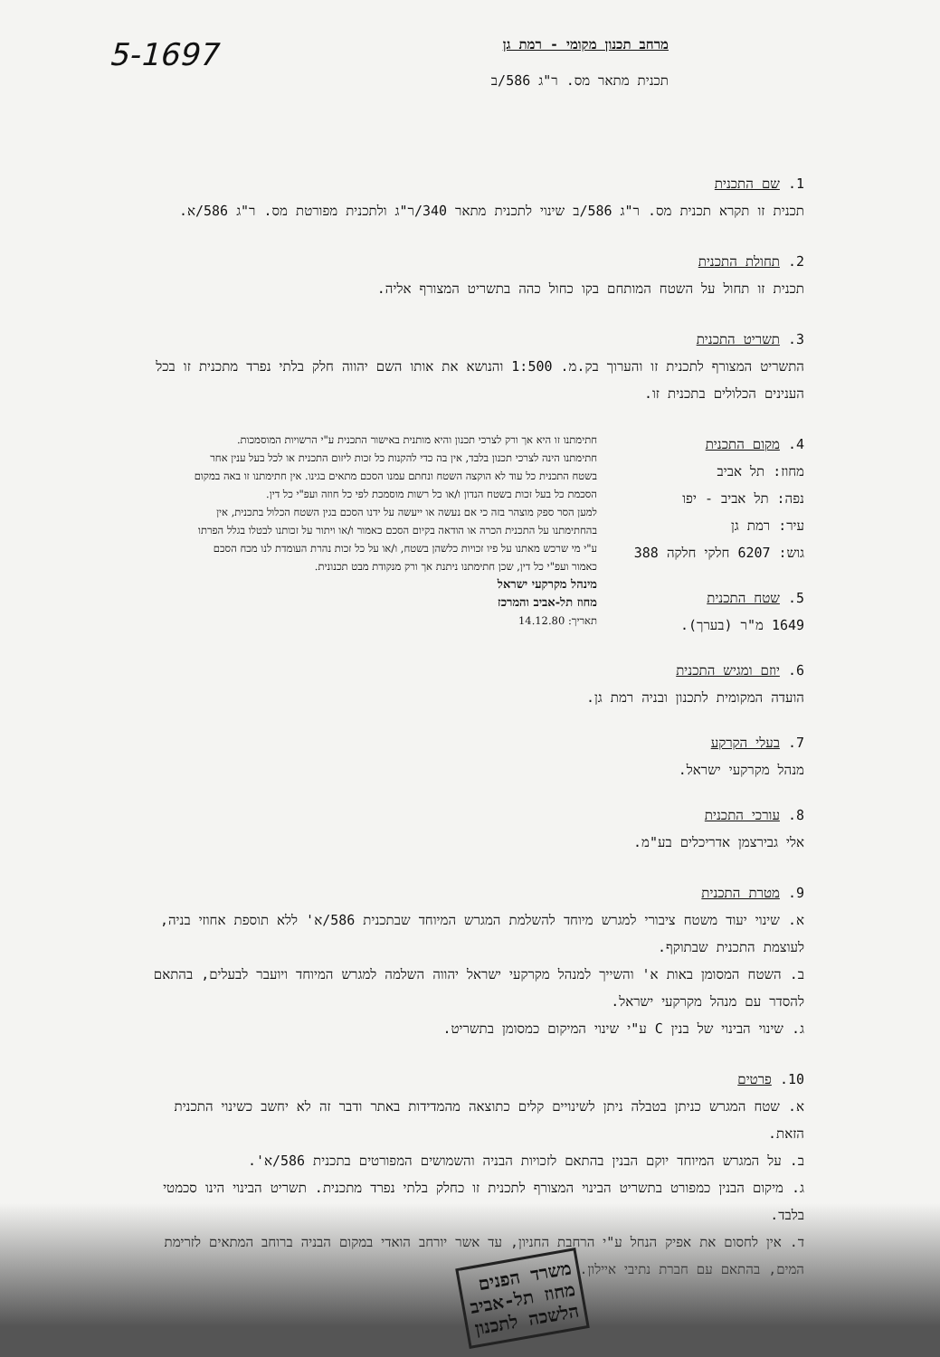5-1697
מרחב תכנון מקומי - רמת גן
תכנית מתאר מס. ר"ג 586/ב
1. שם התכנית
תכנית זו תקרא תכנית מס. ר"ג 586/ב שינוי לתכנית מתאר 340/ר"ג ולתכנית מפורטת מס. ר"ג 586/א.
2. תחולת התכנית
תכנית זו תחול על השטח המותחם בקו כחול כהה בתשריט המצורף אליה.
3. תשריט התכנית
התשריט המצורף לתכנית זו והערוך בק.מ. 1:500 והנושא את אותו השם יהווה חלק בלתי נפרד מתכנית זו בכל הענינים הכלולים בתכנית זו.
חתימתנו זו היא אך ורק לצרכי תכנון והיא מותנית באישור התכנית ע"י הרשויות המוסמכות.
חתימתנו הינה לצרכי תכנון בלבד, אין בה כדי להקנות כל זכות ליזום התכנית או לכל בעל ענין אחר בשטח התכנית כל עוד לא הוקצה השטח ונחתם עמנו הסכם מתאים בגינו. אין חתימתנו זו באה במקום הסכמת כל בעל זכות בשטח הנדון ו/או כל רשות מוסמכת לפי כל חוזה ועפ"י כל דין.
למען הסר ספק מוצהר בזה כי אם נעשה או ייעשה על ידנו הסכם בגין השטח הכלול בתכנית, אין בהחתימתנו על התכנית הכרה או הודאה בקיום הסכם כאמור ו/או ויתור על זכותנו לבטלו בגלל הפרתו ע"י מי שרכש מאתנו על פיו זכויות כלשהן בשטח, ו/או על כל זכות נהרת העומדת לנו מכח הסכם כאמור ועפ"י כל דין, שכן חתימתנו ניתנת אך ורק מנקודת מבט תכנונית.
מינהל מקרקעי ישראל
מחוז תל-אביב והמרכז
תאריך: 14.12.80
4. מקום התכנית
מחוז: תל אביב
נפה: תל אביב - יפו
עיר: רמת גן
גוש: 6207 חלקי חלקה 388
5. שטח התכנית
1649 מ"ר (בערך).
6. יוזם ומגיש התכנית
הועדה המקומית לתכנון ובניה רמת גן.
7. בעלי הקרקע
מנהל מקרקעי ישראל.
8. עורכי התכנית
אלי גבירצמן אדריכלים בע"מ.
9. מטרת התכנית
א. שינוי יעוד משטח ציבורי למגרש מיוחד להשלמת המגרש המיוחד שבתכנית 586/א' ללא תוספת אחוזי בניה, לעוצמת התכנית שבתוקף.
ב. השטח המסומן באות א' והשייך למנהל מקרקעי ישראל יהווה השלמה למגרש המיוחד ויועבר לבעלים, בהתאם להסדר עם מנהל מקרקעי ישראל.
ג. שינוי הבינוי של בנין C ע"י שינוי המיקום כמסומן בתשריט.
10. פרטים
א. שטח המגרש כניתן בטבלה ניתן לשינויים קלים כתוצאה מהמדידות באתר ודבר זה לא יחשב כשינוי התכנית הזאת.
ב. על המגרש המיוחד יוקם הבנין בהתאם לזכויות הבניה והשמושים המפורטים בתכנית 586/א'.
ג. מיקום הבנין כמפורט בתשריט הבינוי המצורף לתכנית זו כחלק בלתי נפרד מתכנית. תשריט הבינוי הינו סכמטי בלבד.
ד. אין לחסום את אפיק הנחל ע"י הרחבת החניון, עד אשר יורחב הואדי במקום הבניה ברוחב המתאים לזרימת המים, בהתאם עם חברת נתיבי איילון.
משרד הפנים
מחוז תל-אביב
הלשכה לתכנון